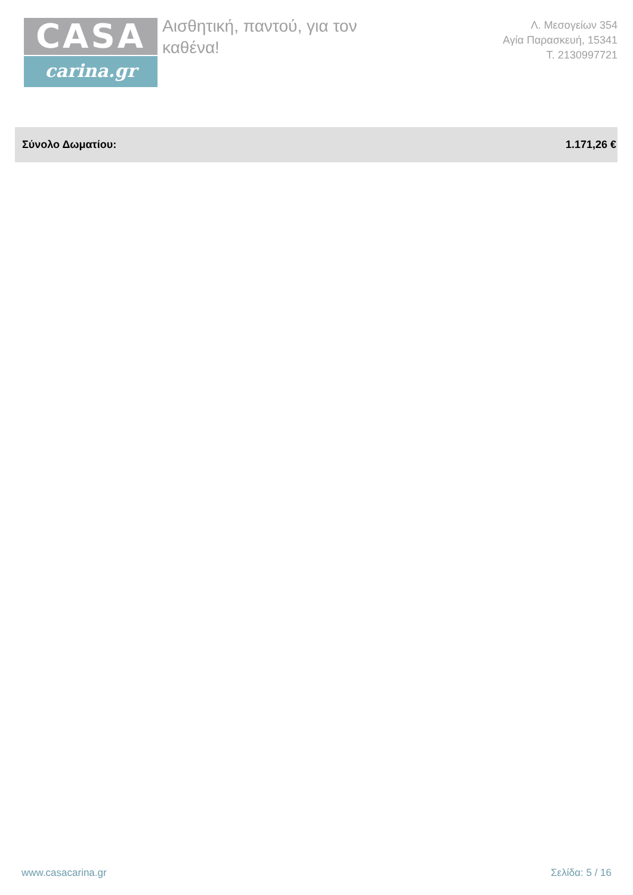CASA
carina.gr
Αισθητική, παντού, για τον
καθένα!
Λ. Μεσογείων 354
Αγία Παρασκευή, 15341
Τ. 2130997721
| Σύνολο Δωματίου: | 1.171,26 € |
www.casacarina.gr Σελίδα: 5 / 16